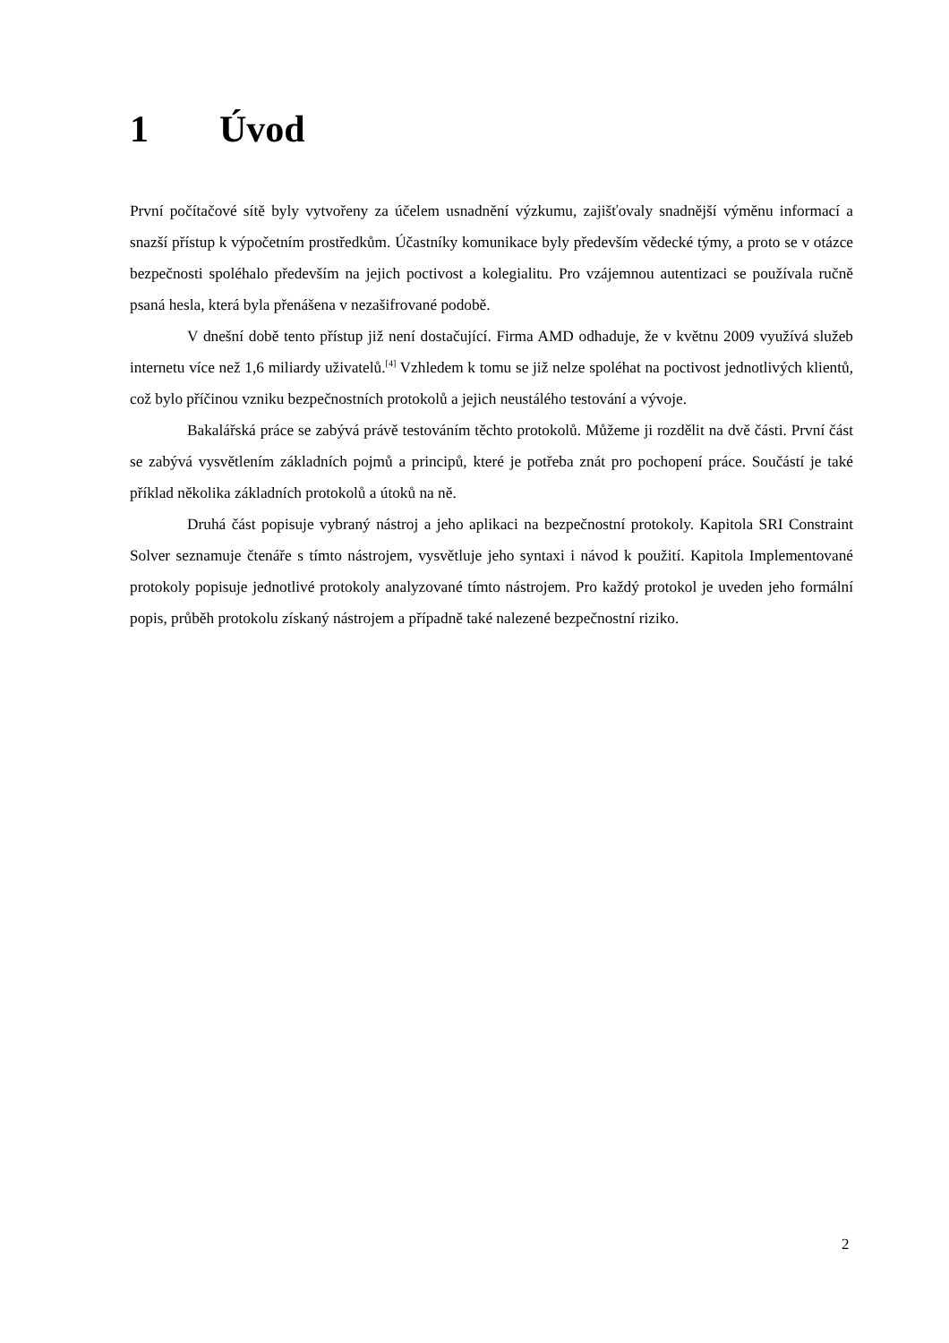1 Úvod
První počítačové sítě byly vytvořeny za účelem usnadnění výzkumu, zajišťovaly snadnější výměnu informací a snazší přístup k výpočetním prostředkům. Účastníky komunikace byly především vědecké týmy, a proto se v otázce bezpečnosti spoléhalo především na jejich poctivost a kolegialitu. Pro vzájemnou autentizaci se používala ručně psaná hesla, která byla přenášena v nezašifrované podobě.
V dnešní době tento přístup již není dostačující. Firma AMD odhaduje, že v květnu 2009 využívá služeb internetu více než 1,6 miliardy uživatelů.<sup>[4]</sup> Vzhledem k tomu se již nelze spoléhat na poctivost jednotlivých klientů, což bylo příčinou vzniku bezpečnostních protokolů a jejich neustálého testování a vývoje.
Bakalářská práce se zabývá právě testováním těchto protokolů. Můžeme ji rozdělit na dvě části. První část se zabývá vysvětlením základních pojmů a principů, které je potřeba znát pro pochopení práce. Součástí je také příklad několika základních protokolů a útoků na ně.
Druhá část popisuje vybraný nástroj a jeho aplikaci na bezpečnostní protokoly. Kapitola SRI Constraint Solver seznamuje čtenáře s tímto nástrojem, vysvětluje jeho syntaxi i návod k použití. Kapitola Implementované protokoly popisuje jednotlivé protokoly analyzované tímto nástrojem. Pro každý protokol je uveden jeho formální popis, průběh protokolu získaný nástrojem a případně také nalezené bezpečnostní riziko.
2